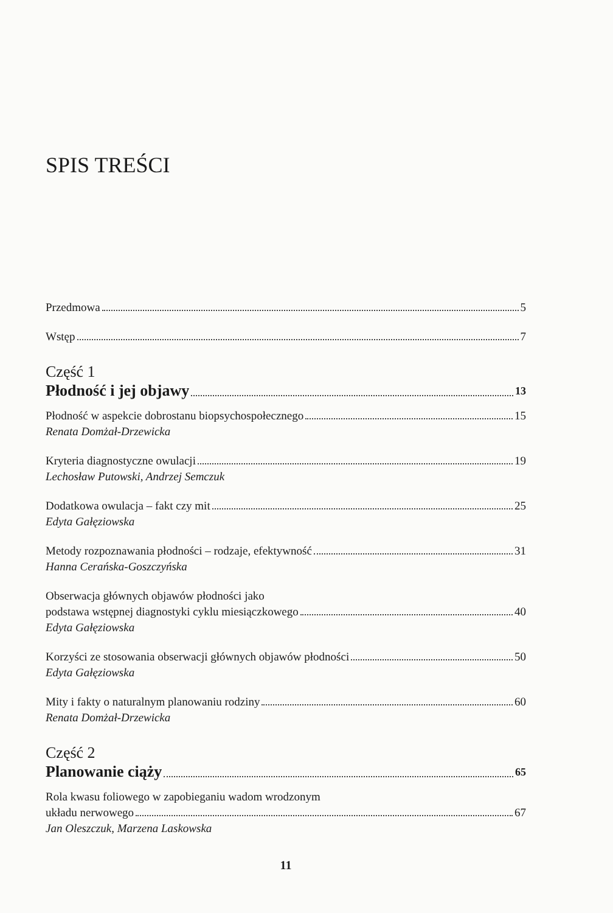SPIS TREŚCI
Przedmowa 5
Wstęp 7
Część 1
Płodność i jej objawy 13
Płodność w aspekcie dobrostanu biopsychospołecznego 15
Renata Domżał-Drzewicka
Kryteria diagnostyczne owulacji 19
Lechosław Putowski, Andrzej Semczuk
Dodatkowa owulacja – fakt czy mit 25
Edyta Gałęziowska
Metody rozpoznawania płodności – rodzaje, efektywność 31
Hanna Cerańska-Goszczyńska
Obserwacja głównych objawów płodności jako
podstawa wstępnej diagnostyki cyklu miesiączkowego 40
Edyta Gałęziowska
Korzyści ze stosowania obserwacji głównych objawów płodności 50
Edyta Gałęziowska
Mity i fakty o naturalnym planowaniu rodziny 60
Renata Domżał-Drzewicka
Część 2
Planowanie ciąży 65
Rola kwasu foliowego w zapobieganiu wadom wrodzonym
układu nerwowego 67
Jan Oleszczuk, Marzena Laskowska
11